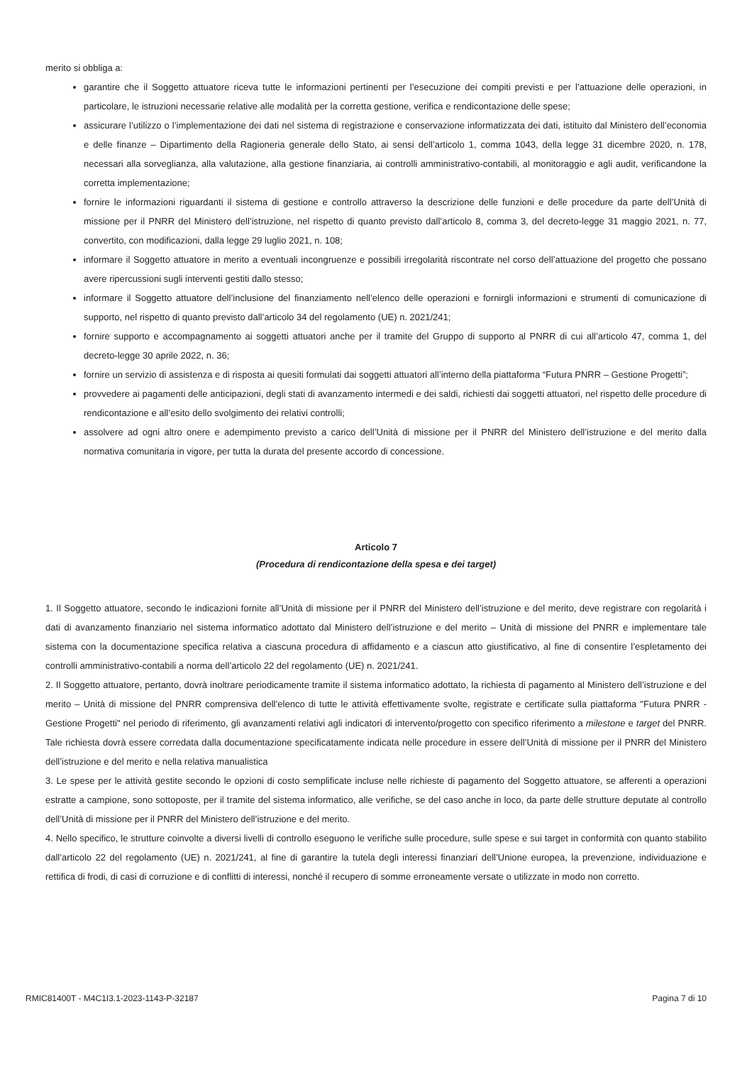merito si obbliga a:
garantire che il Soggetto attuatore riceva tutte le informazioni pertinenti per l’esecuzione dei compiti previsti e per l’attuazione delle operazioni, in particolare, le istruzioni necessarie relative alle modalità per la corretta gestione, verifica e rendicontazione delle spese;
assicurare l’utilizzo o l’implementazione dei dati nel sistema di registrazione e conservazione informatizzata dei dati, istituito dal Ministero dell’economia e delle finanze – Dipartimento della Ragioneria generale dello Stato, ai sensi dell’articolo 1, comma 1043, della legge 31 dicembre 2020, n. 178, necessari alla sorveglianza, alla valutazione, alla gestione finanziaria, ai controlli amministrativo-contabili, al monitoraggio e agli audit, verificandone la corretta implementazione;
fornire le informazioni riguardanti il sistema di gestione e controllo attraverso la descrizione delle funzioni e delle procedure da parte dell’Unità di missione per il PNRR del Ministero dell’istruzione, nel rispetto di quanto previsto dall’articolo 8, comma 3, del decreto-legge 31 maggio 2021, n. 77, convertito, con modificazioni, dalla legge 29 luglio 2021, n. 108;
informare il Soggetto attuatore in merito a eventuali incongruenze e possibili irregolarità riscontrate nel corso dell’attuazione del progetto che possano avere ripercussioni sugli interventi gestiti dallo stesso;
informare il Soggetto attuatore dell’inclusione del finanziamento nell’elenco delle operazioni e fornirgli informazioni e strumenti di comunicazione di supporto, nel rispetto di quanto previsto dall’articolo 34 del regolamento (UE) n. 2021/241;
fornire supporto e accompagnamento ai soggetti attuatori anche per il tramite del Gruppo di supporto al PNRR di cui all’articolo 47, comma 1, del decreto-legge 30 aprile 2022, n. 36;
fornire un servizio di assistenza e di risposta ai quesiti formulati dai soggetti attuatori all’interno della piattaforma “Futura PNRR – Gestione Progetti”;
provvedere ai pagamenti delle anticipazioni, degli stati di avanzamento intermedi e dei saldi, richiesti dai soggetti attuatori, nel rispetto delle procedure di rendicontazione e all’esito dello svolgimento dei relativi controlli;
assolvere ad ogni altro onere e adempimento previsto a carico dell’Unità di missione per il PNRR del Ministero dell’istruzione e del merito dalla normativa comunitaria in vigore, per tutta la durata del presente accordo di concessione.
Articolo 7
(Procedura di rendicontazione della spesa e dei target)
1. Il Soggetto attuatore, secondo le indicazioni fornite all’Unità di missione per il PNRR del Ministero dell’istruzione e del merito, deve registrare con regolarità i dati di avanzamento finanziario nel sistema informatico adottato dal Ministero dell’istruzione e del merito – Unità di missione del PNRR e implementare tale sistema con la documentazione specifica relativa a ciascuna procedura di affidamento e a ciascun atto giustificativo, al fine di consentire l’espletamento dei controlli amministrativo-contabili a norma dell’articolo 22 del regolamento (UE) n. 2021/241.
2. Il Soggetto attuatore, pertanto, dovrà inoltrare periodicamente tramite il sistema informatico adottato, la richiesta di pagamento al Ministero dell’istruzione e del merito – Unità di missione del PNRR comprensiva dell’elenco di tutte le attività effettivamente svolte, registrate e certificate sulla piattaforma "Futura PNRR - Gestione Progetti" nel periodo di riferimento, gli avanzamenti relativi agli indicatori di intervento/progetto con specifico riferimento a milestone e target del PNRR. Tale richiesta dovrà essere corredata dalla documentazione specificatamente indicata nelle procedure in essere dell’Unità di missione per il PNRR del Ministero dell’istruzione e del merito e nella relativa manualistica
3. Le spese per le attività gestite secondo le opzioni di costo semplificate incluse nelle richieste di pagamento del Soggetto attuatore, se afferenti a operazioni estratte a campione, sono sottoposte, per il tramite del sistema informatico, alle verifiche, se del caso anche in loco, da parte delle strutture deputate al controllo dell’Unità di missione per il PNRR del Ministero dell’istruzione e del merito.
4. Nello specifico, le strutture coinvolte a diversi livelli di controllo eseguono le verifiche sulle procedure, sulle spese e sui target in conformità con quanto stabilito dall’articolo 22 del regolamento (UE) n. 2021/241, al fine di garantire la tutela degli interessi finanziari dell’Unione europea, la prevenzione, individuazione e rettifica di frodi, di casi di corruzione e di conflitti di interessi, nonché il recupero di somme erroneamente versate o utilizzate in modo non corretto.
RMIC81400T - M4C1I3.1-2023-1143-P-32187 Pagina 7 di 10